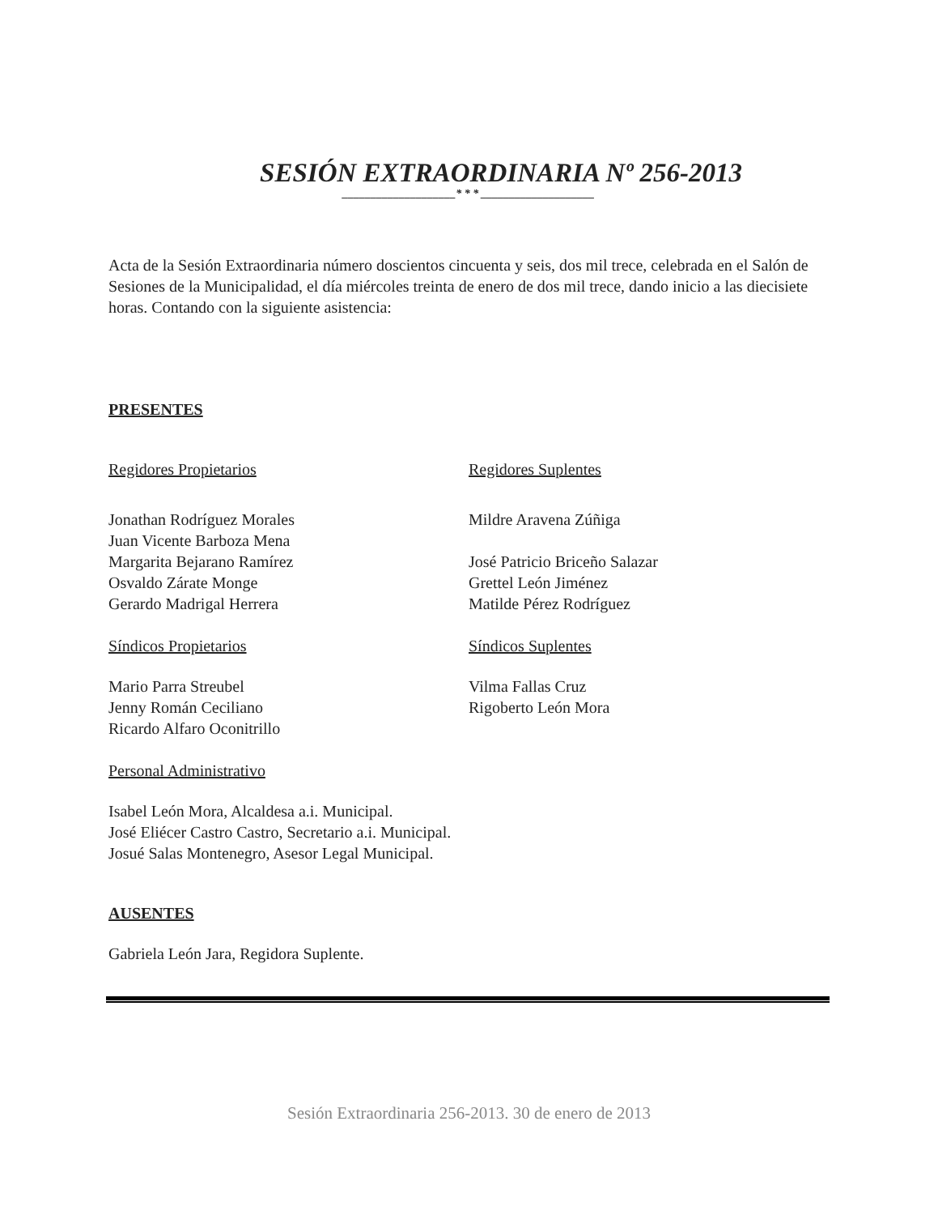SESIÓN EXTRAORDINARIA Nº 256-2013
____________________* * * ____________________
Acta de la Sesión Extraordinaria número doscientos cincuenta y seis, dos mil trece, celebrada en el Salón de Sesiones de la Municipalidad, el día miércoles treinta de enero de dos mil trece, dando inicio a las diecisiete horas. Contando con la siguiente asistencia:
PRESENTES
Regidores Propietarios Regidores Suplentes
Jonathan Rodríguez Morales
Juan Vicente Barboza Mena
Margarita Bejarano Ramírez
Osvaldo Zárate Monge
Gerardo Madrigal Herrera
Mildre Aravena Zúñiga
José Patricio Briceño Salazar
Grettel León Jiménez
Matilde Pérez Rodríguez
Síndicos Propietarios Síndicos Suplentes
Mario Parra Streubel
Jenny Román Ceciliano
Ricardo Alfaro Oconitrillo
Vilma Fallas Cruz
Rigoberto León Mora
Personal Administrativo
Isabel León Mora, Alcaldesa a.i. Municipal.
José Eliécer Castro Castro, Secretario a.i. Municipal.
Josué Salas Montenegro, Asesor Legal Municipal.
AUSENTES
Gabriela León Jara, Regidora Suplente.
Sesión Extraordinaria 256-2013. 30 de enero de 2013